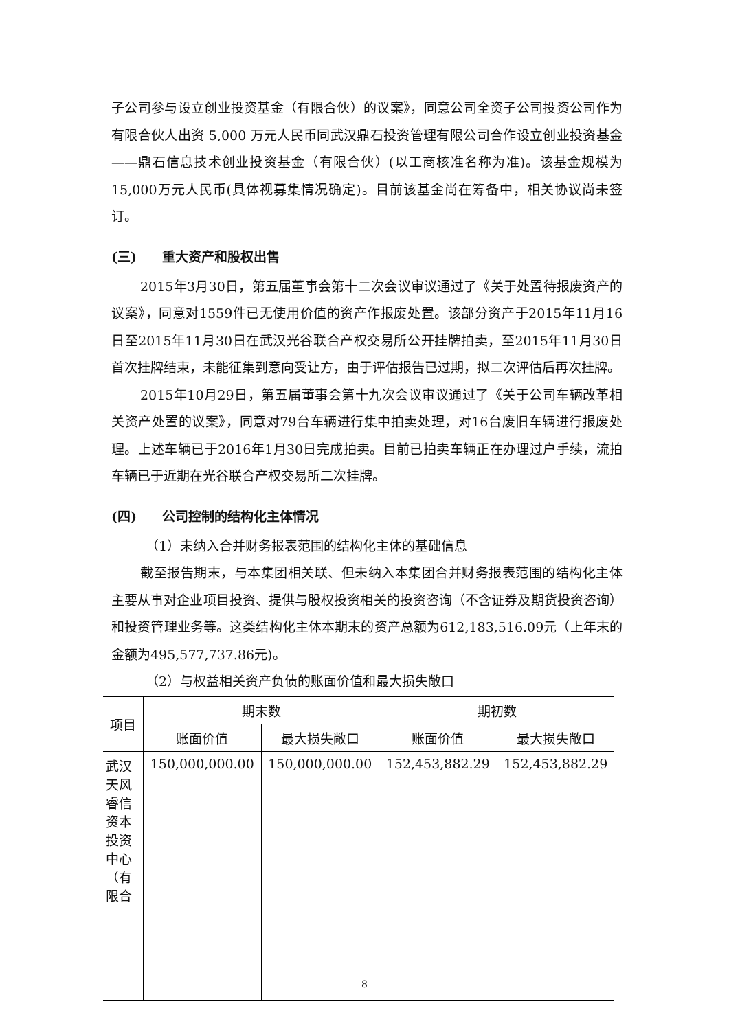子公司参与设立创业投资基金（有限合伙）的议案》，同意公司全资子公司投资公司作为有限合伙人出资 5,000 万元人民币同武汉鼎石投资管理有限公司合作设立创业投资基金——鼎石信息技术创业投资基金（有限合伙）(以工商核准名称为准)。该基金规模为15,000万元人民币(具体视募集情况确定)。目前该基金尚在筹备中，相关协议尚未签订。
(三) 重大资产和股权出售
2015年3月30日，第五届董事会第十二次会议审议通过了《关于处置待报废资产的议案》，同意对1559件已无使用价值的资产作报废处置。该部分资产于2015年11月16日至2015年11月30日在武汉光谷联合产权交易所公开挂牌拍卖，至2015年11月30日首次挂牌结束，未能征集到意向受让方，由于评估报告已过期，拟二次评估后再次挂牌。
2015年10月29日，第五届董事会第十九次会议审议通过了《关于公司车辆改革相关资产处置的议案》，同意对79台车辆进行集中拍卖处理，对16台废旧车辆进行报废处理。上述车辆已于2016年1月30日完成拍卖。目前已拍卖车辆正在办理过户手续，流拍车辆已于近期在光谷联合产权交易所二次挂牌。
(四) 公司控制的结构化主体情况
（1）未纳入合并财务报表范围的结构化主体的基础信息
截至报告期末，与本集团相关联、但未纳入本集团合并财务报表范围的结构化主体主要从事对企业项目投资、提供与股权投资相关的投资咨询（不含证券及期货投资咨询）和投资管理业务等。这类结构化主体本期末的资产总额为612,183,516.09元（上年末的金额为495,577,737.86元)。
（2）与权益相关资产负债的账面价值和最大损失敞口
| 项目 | 期末数 | | 期初数 | |
| --- | --- | --- | --- | --- |
| | 账面价值 | 最大损失敞口 | 账面价值 | 最大损失敞口 |
| 武汉天风睿信资本投资中心（有限合 | 150,000,000.00 | 150,000,000.00 | 152,453,882.29 | 152,453,882.29 |
8